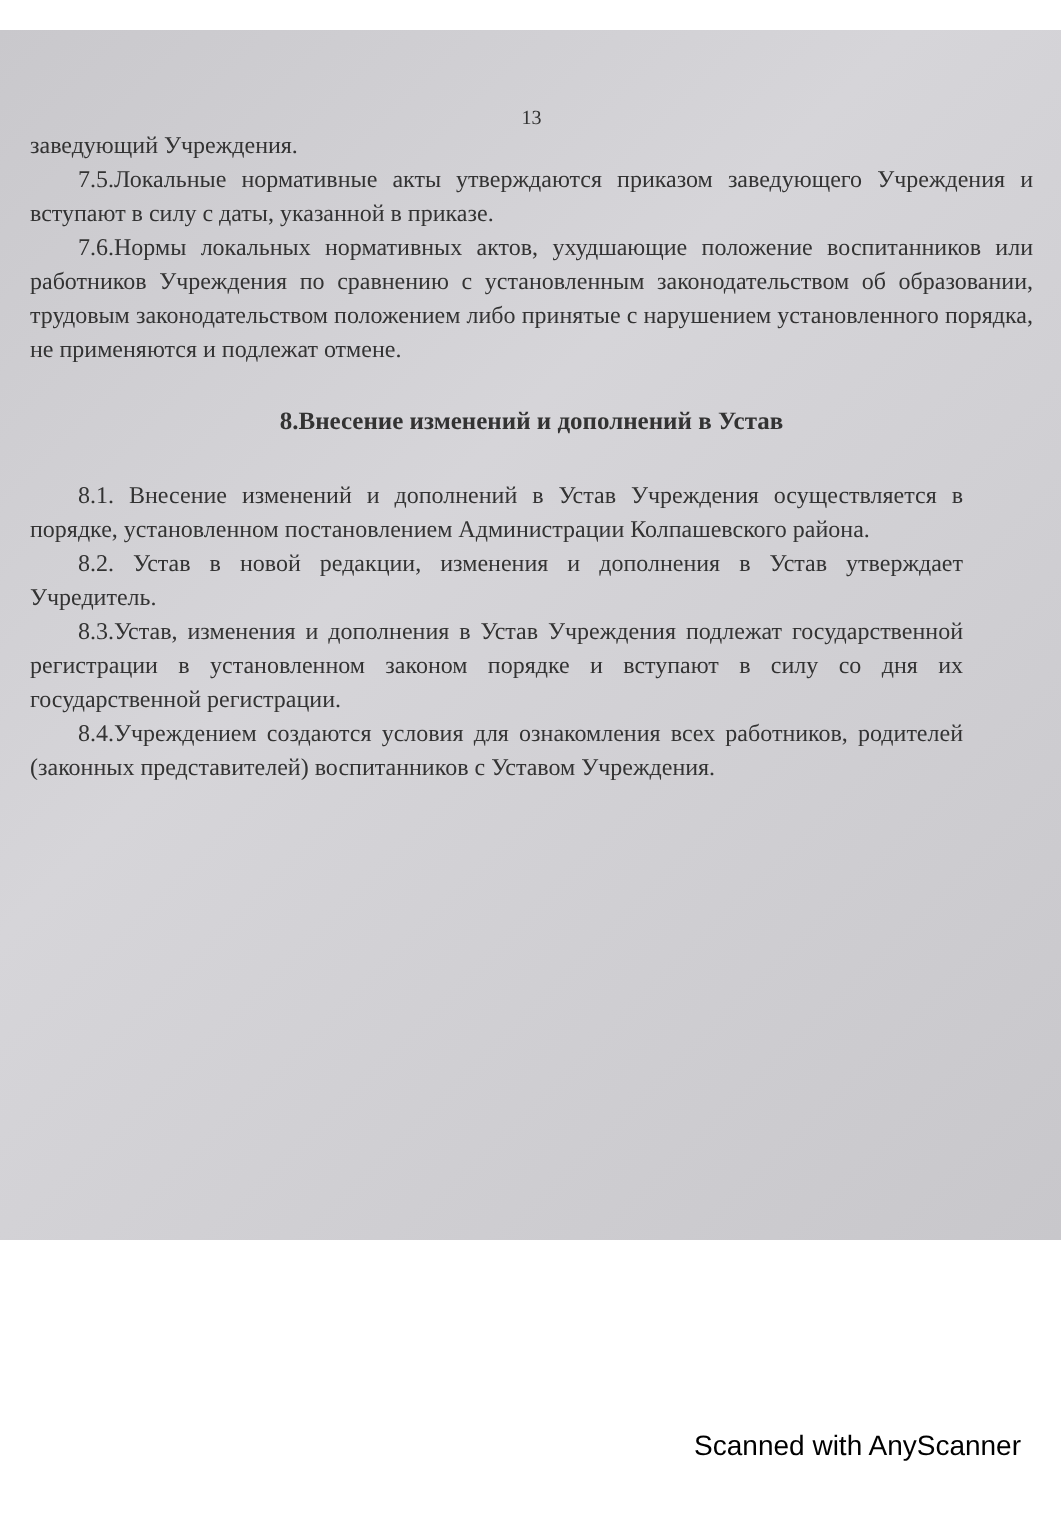13
заведующий Учреждения.
7.5.Локальные нормативные акты утверждаются приказом заведующего Учреждения и вступают в силу с даты, указанной в приказе.
7.6.Нормы локальных нормативных актов, ухудшающие положение воспитанников или работников Учреждения по сравнению с установленным законодательством об образовании, трудовым законодательством положением либо принятые с нарушением установленного порядка, не применяются и подлежат отмене.
8.Внесение изменений и дополнений в Устав
8.1. Внесение изменений и дополнений в Устав Учреждения осуществляется в порядке, установленном постановлением Администрации Колпашевского района.
8.2. Устав в новой редакции, изменения и дополнения в Устав утверждает Учредитель.
8.3.Устав, изменения и дополнения в Устав Учреждения подлежат государственной регистрации в установленном законом порядке и вступают в силу со дня их государственной регистрации.
8.4.Учреждением создаются условия для ознакомления всех работников, родителей (законных представителей) воспитанников с Уставом Учреждения.
Scanned with AnyScanner